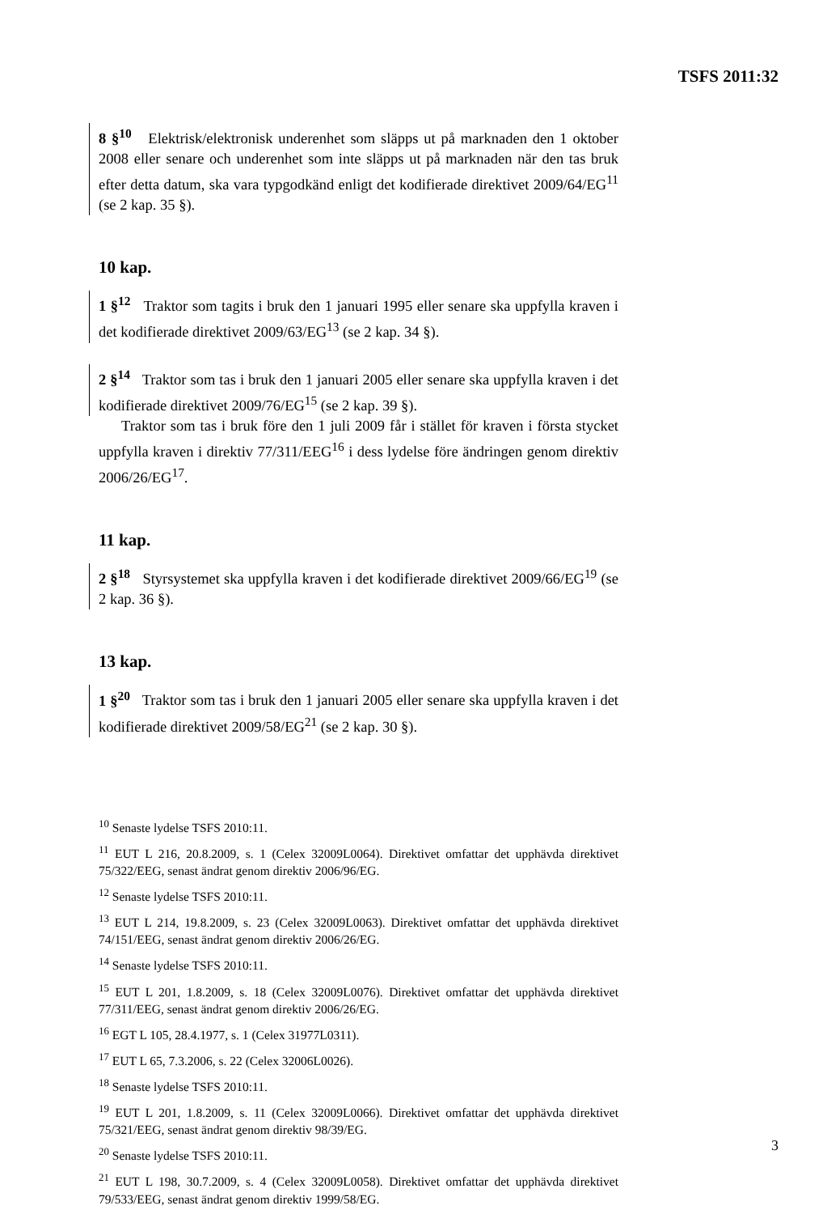TSFS 2011:32
8 §<sup>10</sup> Elektrisk/elektronisk underenhet som släpps ut på marknaden den 1 oktober 2008 eller senare och underenhet som inte släpps ut på marknaden när den tas bruk efter detta datum, ska vara typgodkänd enligt det kodifierade direktivet 2009/64/EG<sup>11</sup> (se 2 kap. 35 §).
10 kap.
1 §<sup>12</sup> Traktor som tagits i bruk den 1 januari 1995 eller senare ska uppfylla kraven i det kodifierade direktivet 2009/63/EG<sup>13</sup> (se 2 kap. 34 §).
2 §<sup>14</sup> Traktor som tas i bruk den 1 januari 2005 eller senare ska uppfylla kraven i det kodifierade direktivet 2009/76/EG<sup>15</sup> (se 2 kap. 39 §).
Traktor som tas i bruk före den 1 juli 2009 får i stället för kraven i första stycket uppfylla kraven i direktiv 77/311/EEG<sup>16</sup> i dess lydelse före ändringen genom direktiv 2006/26/EG<sup>17</sup>.
11 kap.
2 §<sup>18</sup> Styrsystemet ska uppfylla kraven i det kodifierade direktivet 2009/66/EG<sup>19</sup> (se 2 kap. 36 §).
13 kap.
1 §<sup>20</sup> Traktor som tas i bruk den 1 januari 2005 eller senare ska uppfylla kraven i det kodifierade direktivet 2009/58/EG<sup>21</sup> (se 2 kap. 30 §).
<sup>10</sup> Senaste lydelse TSFS 2010:11.
<sup>11</sup> EUT L 216, 20.8.2009, s. 1 (Celex 32009L0064). Direktivet omfattar det upphävda direktivet 75/322/EEG, senast ändrat genom direktiv 2006/96/EG.
<sup>12</sup> Senaste lydelse TSFS 2010:11.
<sup>13</sup> EUT L 214, 19.8.2009, s. 23 (Celex 32009L0063). Direktivet omfattar det upphävda direktivet 74/151/EEG, senast ändrat genom direktiv 2006/26/EG.
<sup>14</sup> Senaste lydelse TSFS 2010:11.
<sup>15</sup> EUT L 201, 1.8.2009, s. 18 (Celex 32009L0076). Direktivet omfattar det upphävda direktivet 77/311/EEG, senast ändrat genom direktiv 2006/26/EG.
<sup>16</sup> EGT L 105, 28.4.1977, s. 1 (Celex 31977L0311).
<sup>17</sup> EUT L 65, 7.3.2006, s. 22 (Celex 32006L0026).
<sup>18</sup> Senaste lydelse TSFS 2010:11.
<sup>19</sup> EUT L 201, 1.8.2009, s. 11 (Celex 32009L0066). Direktivet omfattar det upphävda direktivet 75/321/EEG, senast ändrat genom direktiv 98/39/EG.
<sup>20</sup> Senaste lydelse TSFS 2010:11.
<sup>21</sup> EUT L 198, 30.7.2009, s. 4 (Celex 32009L0058). Direktivet omfattar det upphävda direktivet 79/533/EEG, senast ändrat genom direktiv 1999/58/EG.
3